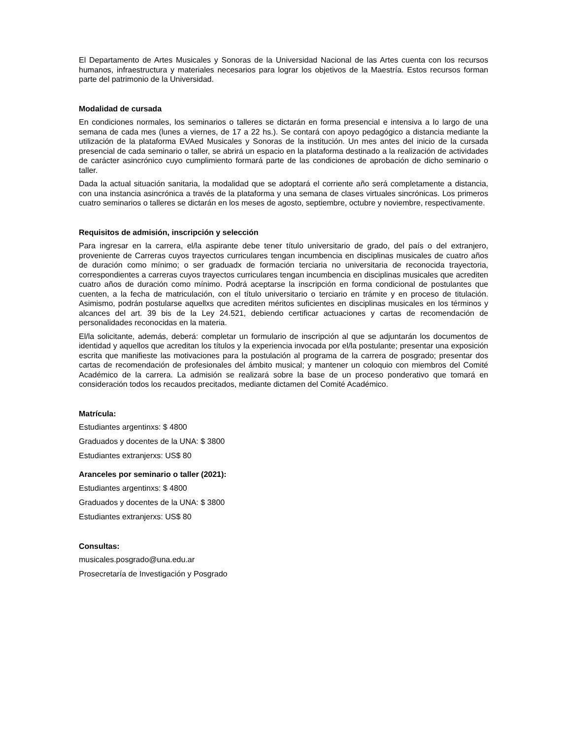El Departamento de Artes Musicales y Sonoras de la Universidad Nacional de las Artes cuenta con los recursos humanos, infraestructura y materiales necesarios para lograr los objetivos de la Maestría. Estos recursos forman parte del patrimonio de la Universidad.
Modalidad de cursada
En condiciones normales, los seminarios o talleres se dictarán en forma presencial e intensiva a lo largo de una semana de cada mes (lunes a viernes, de 17 a 22 hs.). Se contará con apoyo pedagógico a distancia mediante la utilización de la plataforma EVAed Musicales y Sonoras de la institución. Un mes antes del inicio de la cursada presencial de cada seminario o taller, se abrirá un espacio en la plataforma destinado a la realización de actividades de carácter asincrónico cuyo cumplimiento formará parte de las condiciones de aprobación de dicho seminario o taller.
Dada la actual situación sanitaria, la modalidad que se adoptará el corriente año será completamente a distancia, con una instancia asincrónica a través de la plataforma y una semana de clases virtuales sincrónicas. Los primeros cuatro seminarios o talleres se dictarán en los meses de agosto, septiembre, octubre y noviembre, respectivamente.
Requisitos de admisión, inscripción y selección
Para ingresar en la carrera, el/la aspirante debe tener título universitario de grado, del país o del extranjero, proveniente de Carreras cuyos trayectos curriculares tengan incumbencia en disciplinas musicales de cuatro años de duración como mínimo; o ser graduadx de formación terciaria no universitaria de reconocida trayectoria, correspondientes a carreras cuyos trayectos curriculares tengan incumbencia en disciplinas musicales que acrediten cuatro años de duración como mínimo. Podrá aceptarse la inscripción en forma condicional de postulantes que cuenten, a la fecha de matriculación, con el título universitario o terciario en trámite y en proceso de titulación. Asimismo, podrán postularse aquellxs que acrediten méritos suficientes en disciplinas musicales en los términos y alcances del art. 39 bis de la Ley 24.521, debiendo certificar actuaciones y cartas de recomendación de personalidades reconocidas en la materia.
El/la solicitante, además, deberá: completar un formulario de inscripción al que se adjuntarán los documentos de identidad y aquellos que acreditan los títulos y la experiencia invocada por el/la postulante; presentar una exposición escrita que manifieste las motivaciones para la postulación al programa de la carrera de posgrado; presentar dos cartas de recomendación de profesionales del ámbito musical; y mantener un coloquio con miembros del Comité Académico de la carrera. La admisión se realizará sobre la base de un proceso ponderativo que tomará en consideración todos los recaudos precitados, mediante dictamen del Comité Académico.
Matrícula:
Estudiantes argentinxs: $ 4800
Graduados y docentes de la UNA: $ 3800
Estudiantes extranjerxs: US$ 80
Aranceles por seminario o taller (2021):
Estudiantes argentinxs: $ 4800
Graduados y docentes de la UNA: $ 3800
Estudiantes extranjerxs: US$ 80
Consultas:
musicales.posgrado@una.edu.ar
Prosecretaría de Investigación y Posgrado